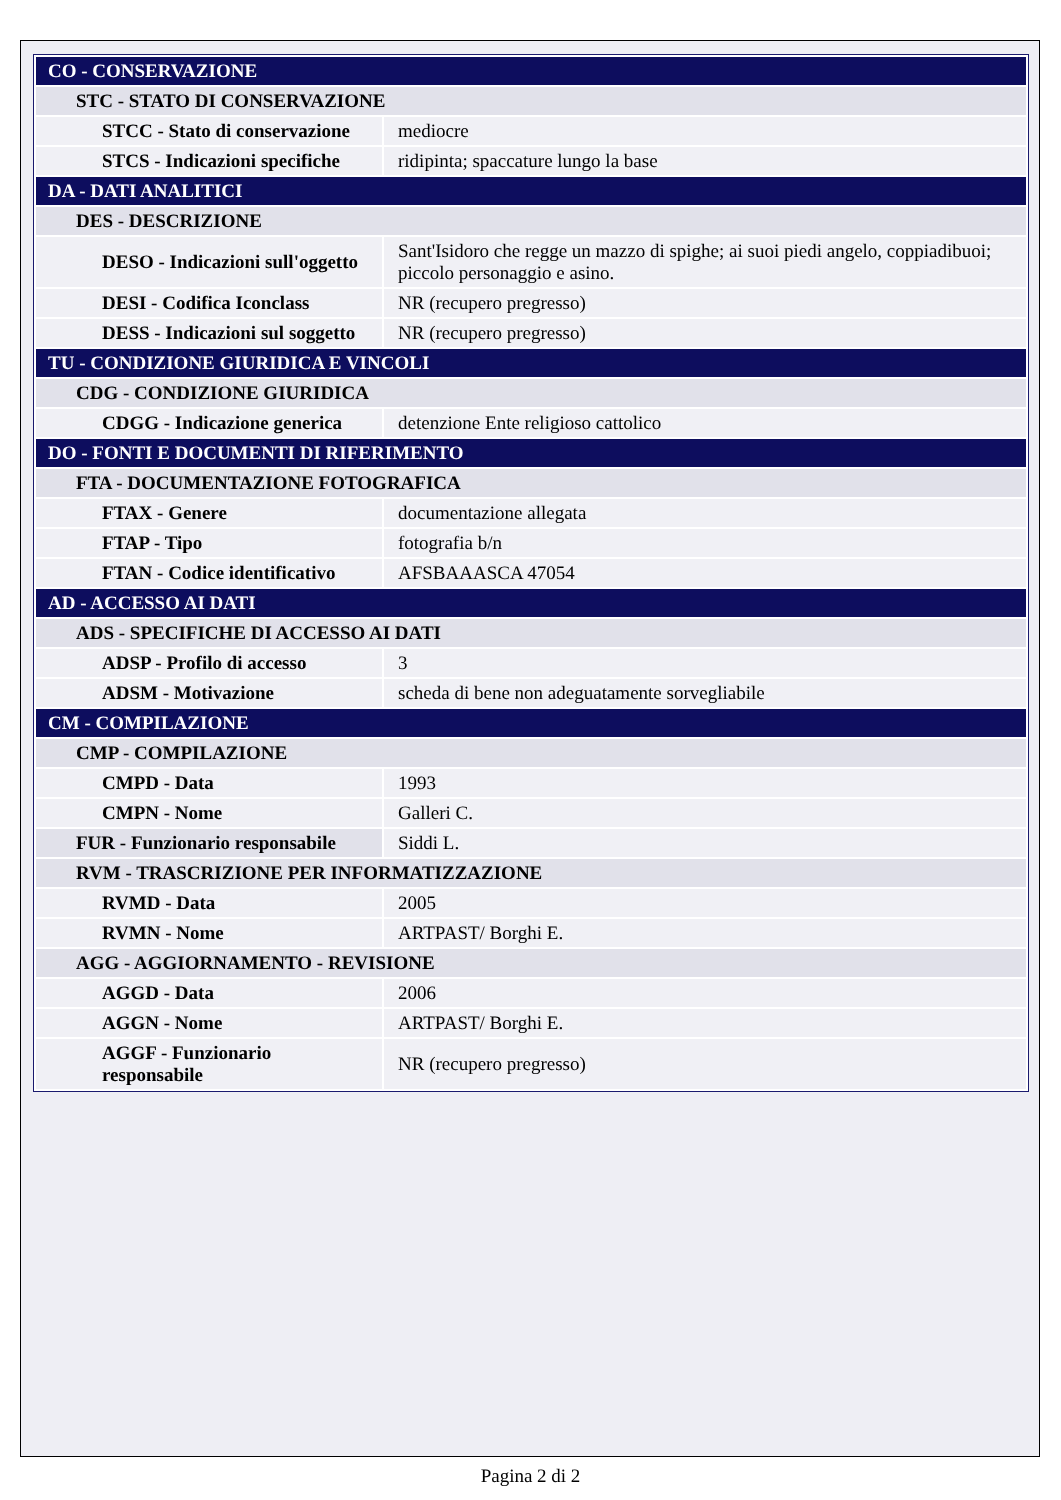| CO - CONSERVAZIONE | |
| STC - STATO DI CONSERVAZIONE | |
| STCC - Stato di conservazione | mediocre |
| STCS - Indicazioni specifiche | ridipinta; spaccature lungo la base |
| DA - DATI ANALITICI | |
| DES - DESCRIZIONE | |
| DESO - Indicazioni sull'oggetto | Sant'Isidoro che regge un mazzo di spighe; ai suoi piedi angelo, coppiadibuoi; piccolo personaggio e asino. |
| DESI - Codifica Iconclass | NR (recupero pregresso) |
| DESS - Indicazioni sul soggetto | NR (recupero pregresso) |
| TU - CONDIZIONE GIURIDICA E VINCOLI | |
| CDG - CONDIZIONE GIURIDICA | |
| CDGG - Indicazione generica | detenzione Ente religioso cattolico |
| DO - FONTI E DOCUMENTI DI RIFERIMENTO | |
| FTA - DOCUMENTAZIONE FOTOGRAFICA | |
| FTAX - Genere | documentazione allegata |
| FTAP - Tipo | fotografia b/n |
| FTAN - Codice identificativo | AFSBAAASCA 47054 |
| AD - ACCESSO AI DATI | |
| ADS - SPECIFICHE DI ACCESSO AI DATI | |
| ADSP - Profilo di accesso | 3 |
| ADSM - Motivazione | scheda di bene non adeguatamente sorvegliabile |
| CM - COMPILAZIONE | |
| CMP - COMPILAZIONE | |
| CMPD - Data | 1993 |
| CMPN - Nome | Galleri C. |
| FUR - Funzionario responsabile | Siddi L. |
| RVM - TRASCRIZIONE PER INFORMATIZZAZIONE | |
| RVMD - Data | 2005 |
| RVMN - Nome | ARTPAST/ Borghi E. |
| AGG - AGGIORNAMENTO - REVISIONE | |
| AGGD - Data | 2006 |
| AGGN - Nome | ARTPAST/ Borghi E. |
| AGGF - Funzionario responsabile | NR (recupero pregresso) |
Pagina 2 di 2